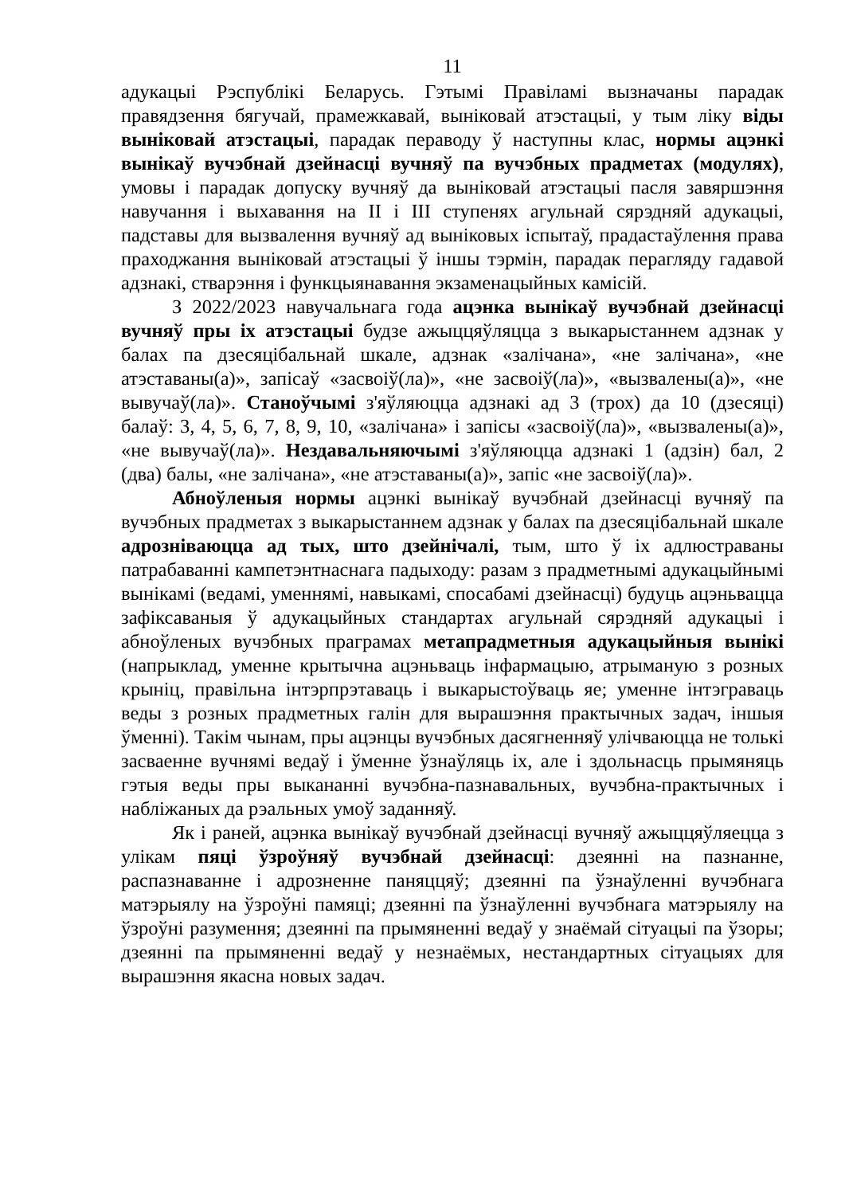11
адукацыі Рэспублікі Беларусь. Гэтымі Правіламі вызначаны парадак правядзення бягучай, прамежкавай, выніковай атэстацыі, у тым ліку віды выніковай атэстацыі, парадак пераводу ў наступны клас, нормы ацэнкі вынікаў вучэбнай дзейнасці вучняў па вучэбных прадметах (модулях), умовы і парадак допуску вучняў да выніковай атэстацыі пасля завяршэння навучання і выхавання на II і III ступенях агульнай сярэдняй адукацыі, падставы для вызвалення вучняў ад выніковых іспытаў, прадастаўлення права праходжання выніковай атэстацыі ў іншы тэрмін, парадак перагляду гадавой адзнакі, стварэння і функцыянавання экзаменацыйных камісій.
З 2022/2023 навучальнага года ацэнка вынікаў вучэбнай дзейнасці вучняў пры іх атэстацыі будзе ажыццяўляцца з выкарыстаннем адзнак у балах па дзесяцібальнай шкале, адзнак «залічана», «не залічана», «не атэставаны(а)», запісаў «засвоіў(ла)», «не засвоіў(ла)», «вызвалены(а)», «не вывучаў(ла)». Станоўчымі з'яўляюцца адзнакі ад 3 (трох) да 10 (дзесяці) балаў: 3, 4, 5, 6, 7, 8, 9, 10, «залічана» і запісы «засвоіў(ла)», «вызвалены(а)», «не вывучаў(ла)». Нездавальняючымі з'яўляюцца адзнакі 1 (адзін) бал, 2 (два) балы, «не залічана», «не атэставаны(а)», запіс «не засвоіў(ла)».
Абноўленыя нормы ацэнкі вынікаў вучэбнай дзейнасці вучняў па вучэбных прадметах з выкарыстаннем адзнак у балах па дзесяцібальнай шкале адрозніваюцца ад тых, што дзейнічалі, тым, што ў іх адлюстраваны патрабаванні кампетэнтнаснага падыходу: разам з прадметнымі адукацыйнымі вынікамі (ведамі, уменнямі, навыкамі, спосабамі дзейнасці) будуць ацэньвацца зафіксаваныя ў адукацыйных стандартах агульнай сярэдняй адукацыі і абноўленых вучэбных праграмах метапрадметныя адукацыйныя вынікі (напрыклад, уменне крытычна ацэньваць інфармацыю, атрыманую з розных крыніц, правільна інтэрпрэтаваць і выкарыстоўваць яе; уменне інтэграваць веды з розных прадметных галін для вырашэння практычных задач, іншыя ўменні). Такім чынам, пры ацэнцы вучэбных дасягненняў улічваюцца не толькі засваенне вучнямі ведаў і ўменне ўзнаўляць іх, але і здольнасць прымяняць гэтыя веды пры выкананні вучэбна-пазнавальных, вучэбна-практычных і набліжаных да рэальных умоў заданняў.
Як і раней, ацэнка вынікаў вучэбнай дзейнасці вучняў ажыццяўляецца з улікам пяці ўзроўняў вучэбнай дзейнасці: дзеянні на пазнанне, распазнаванне і адрозненне паняццяў; дзеянні па ўзнаўленні вучэбнага матэрыялу на ўзроўні памяці; дзеянні па ўзнаўленні вучэбнага матэрыялу на ўзроўні разумення; дзеянні па прымяненні ведаў у знаёмай сітуацыі па ўзоры; дзеянні па прымяненні ведаў у незнаёмых, нестандартных сітуацыях для вырашэння якасна новых задач.